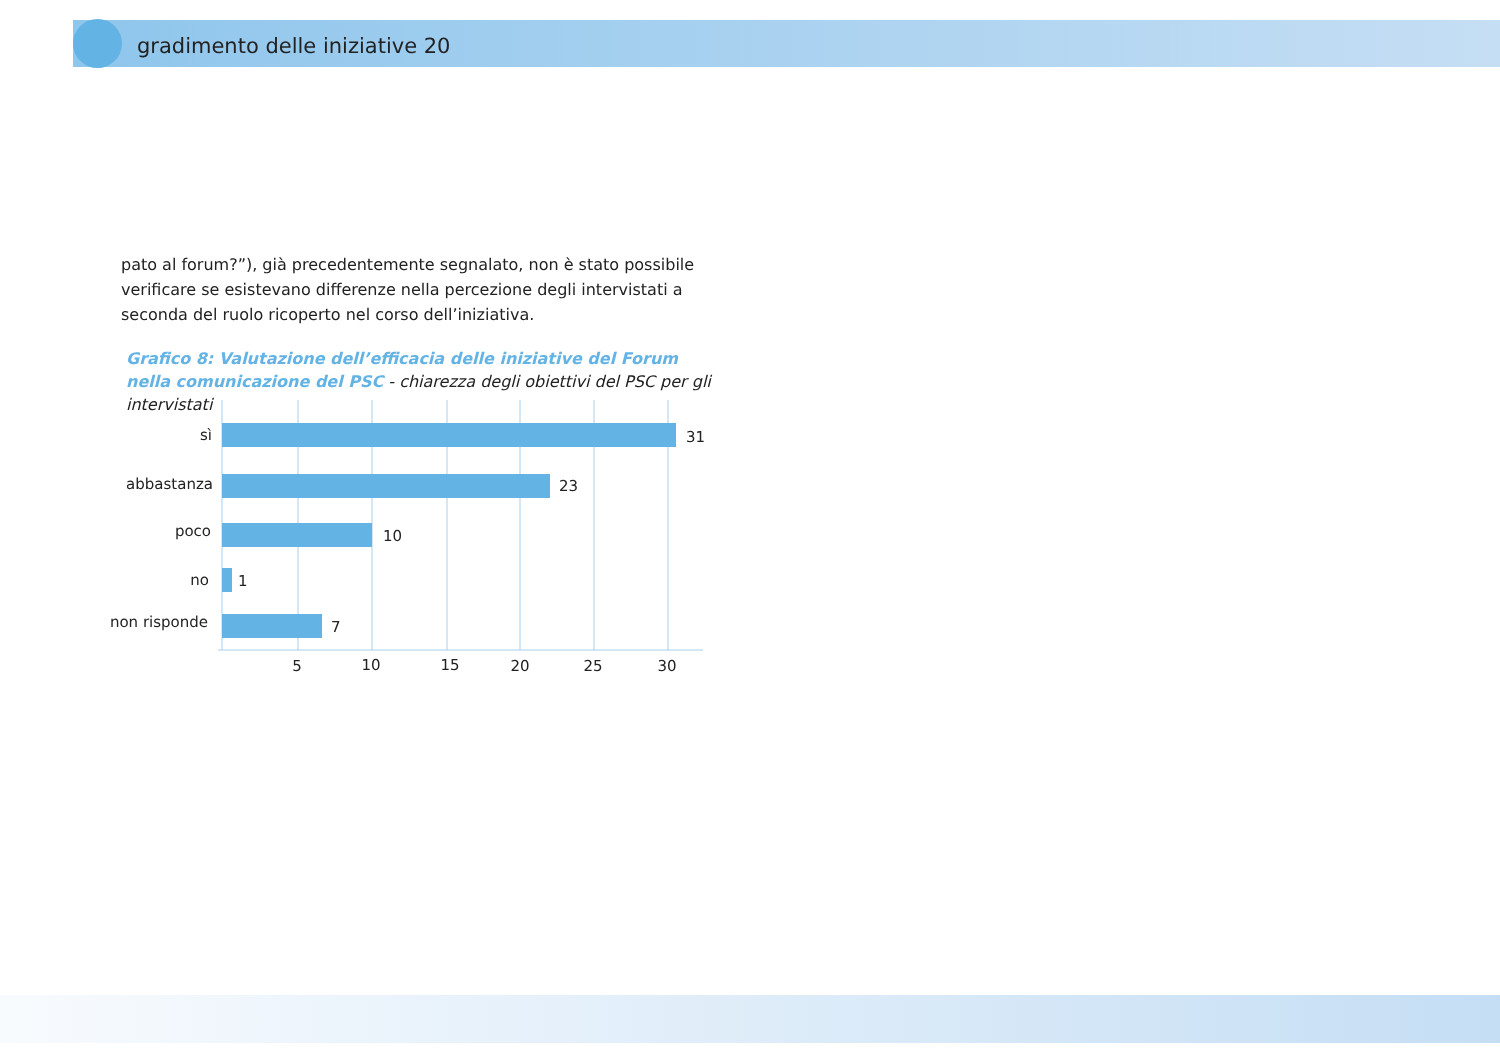gradimento delle iniziative 20
pato al forum?”), già precedentemente segnalato, non è stato possibile verificare se esistevano differenze nella percezione degli intervistati a seconda del ruolo ricoperto nel corso dell’iniziativa.
Grafico 8: Valutazione dell’efficacia delle iniziative del Forum nella comunicazione del PSC - chiarezza degli obiettivi del PSC per gli intervistati
sì
abbastanza
poco
no
non risponde
31
23
10
1
7
5
10
15
20
25
30